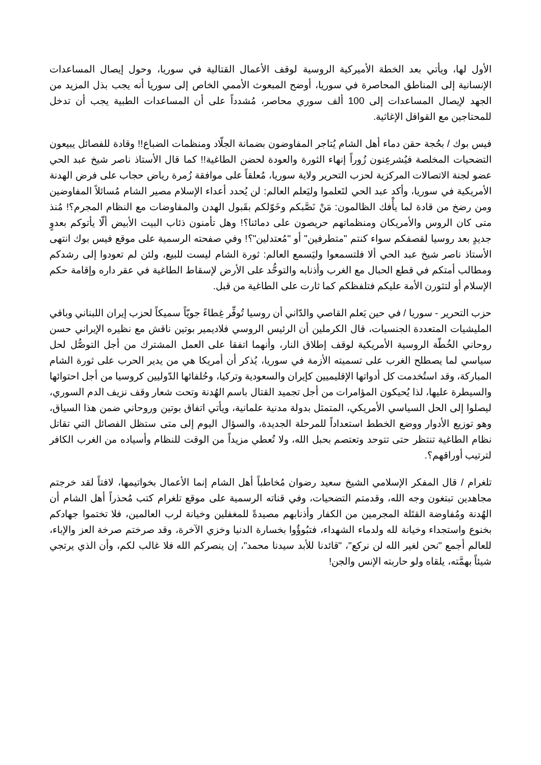الأول لها، ويأتي بعد الخطة الأميركية الروسية لوقف الأعمال القتالية في سوريا، وحول إيصال المساعدات الإنسانية إلى المناطق المحاصرة في سوريا، أوضح المبعوث الأممي الخاص إلى سوريا أنه يجب بذل المزيد من الجهد لإيصال المساعدات إلى 100 ألف سوري محاصر، مُشدداً على أن المساعدات الطبية يجب أن تدخل للمحتاجين مع القوافل الإغاثية.
فيس بوك / بحُجة حقن دماء أهل الشام يُتاجر المفاوضون بضمانة الجلّاد ومنظمات الضباع!! وقادة للفصائل يبيعون التضحيات المخلصة فيُشرعِنون زُوراً إنهاء الثورة والعودة لحضن الطاغية!! كما قال الأستاذ ناصر شيخ عبد الحي عضو لجنة الاتصالات المركزية لحزب التحرير ولاية سوريا، مُعلقاً على موافقة زُمرة رياض حجاب على فرض الهدنة الأمريكية في سوريا، وأكد عبد الحي لتَعلموا وليَعلم العالم: لن يُحدد أعداء الإسلام مصير الشام مُسائلاً المفاوضين ومن رضخ من قادة لما يأْفك الظالمون: مَنْ نَصَّبكم وخَوّلكم بقَبول الهدن والمفاوضات مع النظام المجرم؟! مُنذ متى كان الروس والأمريكان ومنظماتهم حريصون على دمائنا؟! وهل تأمنون ذئاب البيت الأبيض ألّا يأتوكم بعدوٍ جديدٍ بعد روسيا لقصفكم سواء كنتم "متطرفين" أو "مُعتدلين"؟! وفي صفحته الرسمية على موقع فيس بوك انتهى الأستاذ ناصر شيخ عبد الحي ألا فلتسمعوا وليَسمع العالم: ثورة الشام ليست للبيع، ولئن لم تعودوا إلى رشدكم ومطالب أمتكم في قطع الحبال مع الغرب وأذنابه والتوحُّد على الأرض لإسقاط الطاغية في عقر داره وإقامة حكم الإسلام أو لتثورن الأمة عليكم فتلفظكم كما ثارت على الطاغية من قبل.
حزب التحرير - سوريا / في حين يَعلم القاصي والدّاني أن روسيا تُوفِّر غِطاءً جويّاً سميكاً لحزب إيران اللبناني وباقي المليشيات المتعددة الجنسيات، قال الكرملين أن الرئيس الروسي فلاديمير بوتين ناقش مع نظيره الإيراني حسن روحاني الخُطّة الروسية الأمريكية لوقف إطلاق النار، وأنهما اتفقا على العمل المشترك من أجل التوصُّل لحل سياسي لما يصطلح الغرب على تسميته الأزمة في سوريا، يُذكر أن أمريكا هي من يدير الحرب على ثورة الشام المباركة، وقد استُخدمت كل أدواتها الإقليميين كإيران والسعودية وتركيا، وحُلفائها الدّوليين كروسيا من أجل احتوائها والسيطرة عليها، لذا يُحيكون المؤامرات من أجل تجميد القتال باسم الهُدنة وتحت شعار وقف نزيف الدم السوري، ليصلوا إلى الحل السياسي الأمريكي، المتمثل بدولة مدنية علمانية، ويأتي اتفاق بوتين وروحاني ضمن هذا السياق، وهو توزيع الأدوار ووضع الخطط استعداداً للمرحلة الجديدة، والسؤال اليوم إلى متى ستظل الفصائل التي تقاتل نظام الطاغية تنتظر حتى تتوحد وتعتصم بحبل الله، ولا تُعطي مزيداً من الوقت للنظام وأسياده من الغرب الكافر لترتيب أوراقهم؟.
تلغرام / قال المفكر الإسلامي الشيخ سعيد رضوان مُخاطباً أهل الشام إنما الأعمال بخواتيمها، لافتاً لقد خرجتم مجاهدين تبتغون وجه الله، وقدمتم التضحيات، وفي قناته الرسمية على موقع تلغرام كتب مُحذراً أهل الشام أن الهُدنة ومُفاوضة القتَلة المجرمين من الكفار وأذنابهم مصيدةً للمغفلين وخيانة لرب العالمين، فلا تختموا جهادكم بخنوع واستجداء وخيانة لله ولدماء الشهداء، فتبُوؤُوا بخسارة الدنيا وخزي الآخرة، وقد صرختم صرخة العز والإباء، للعالم أجمع "نحن لغير الله لن نركع"، "قائدنا للأبد سيدنا محمد"، إن ينصركم الله فلا غالب لكم، وأن الذي يرتجي شيئاً بهمَّته، يلقاه ولو حاربته الإنس والجن!